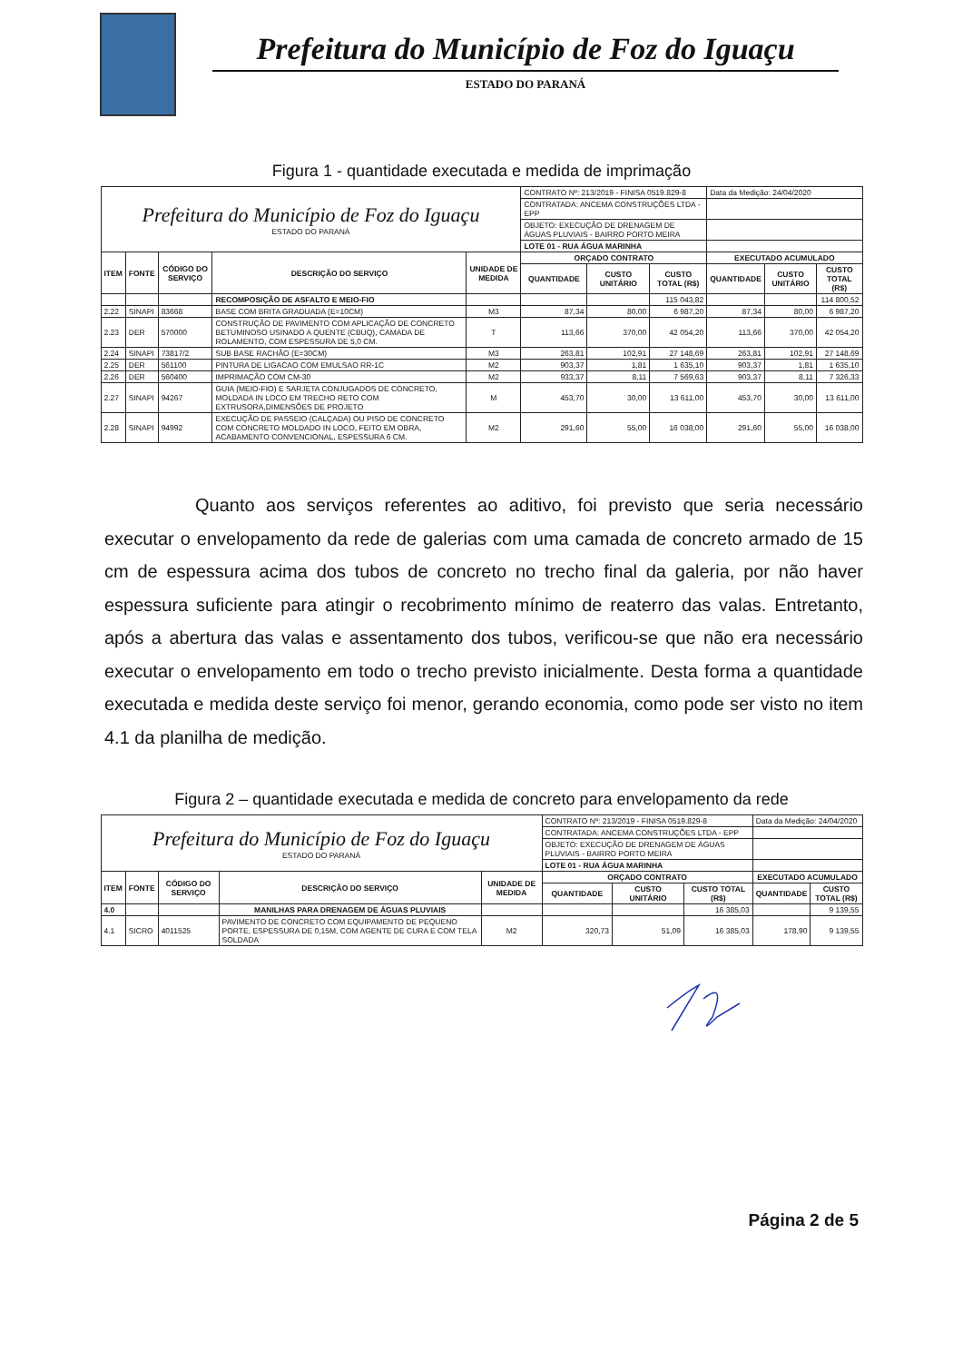Prefeitura do Município de Foz do Iguaçu
ESTADO DO PARANÁ
Figura 1 - quantidade executada e medida de imprimação
| Prefeitura do Município de Foz do Iguaçu ESTADO DO PARANÁ | | | | | CONTRATO Nº: 213/2019 - FINISA 0519.829-8 | | | Data da Medição: 24/04/2020 | | |
| | | | | | CONTRATADA: ANCEMA CONSTRUÇÕES LTDA - EPP | | | | | |
| | | | | | OBJETO: EXECUÇÃO DE DRENAGEM DE ÁGUAS PLUVIAIS - BAIRRO PORTO MEIRA | | | | | |
| | | | | | LOTE 01 - RUA ÁGUA MARINHA | | | | | |
| ITEM | FONTE | CÓDIGO DO SERVIÇO | DESCRIÇÃO DO SERVIÇO | UNIDADE DE MEDIDA | ORÇADO CONTRATO | | | EXECUTADO ACUMULADO | | |
| | | | | | QUANTIDADE | CUSTO UNITÁRIO | CUSTO TOTAL (R$) | QUANTIDADE | CUSTO UNITÁRIO | CUSTO TOTAL (R$) |
| | | | RECOMPOSIÇÃO DE ASFALTO E MEIO-FIO | | | | 115 043,82 | | | 114 800,52 |
| 2.22 | SINAPI | 83668 | BASE COM BRITA GRADUADA (E=10CM) | M3 | 87,34 | 80,00 | 6 987,20 | 87,34 | 80,00 | 6 987,20 |
| 2.23 | DER | 570000 | CONSTRUÇÃO DE PAVIMENTO COM APLICAÇÃO DE CONCRETO BETUMINOSO USINADO A QUENTE (CBUQ), CAMADA DE ROLAMENTO, COM ESPESSURA DE 5,0 CM. | T | 113,66 | 370,00 | 42 054,20 | 113,66 | 370,00 | 42 054,20 |
| 2.24 | SINAPI | 73817/2 | SUB BASE RACHÃO (E=30CM) | M3 | 263,81 | 102,91 | 27 148,69 | 263,81 | 102,91 | 27 148,69 |
| 2.25 | DER | 561100 | PINTURA DE LIGACAO COM EMULSAO RR-1C | M2 | 903,37 | 1,81 | 1 635,10 | 903,37 | 1,81 | 1 635,10 |
| 2.26 | DER | 560400 | IMPRIMAÇÃO COM CM-30 | M2 | 933,37 | 8,11 | 7 569,63 | 903,37 | 8,11 | 7 326,33 |
| 2.27 | SINAPI | 94267 | GUIA (MEIO-FIO) E SARJETA CONJUGADOS DE CONCRETO, MOLDADA IN LOCO EM TRECHO RETO COM EXTRUSORA,DIMENSÕES DE PROJETO | M | 453,70 | 30,00 | 13 611,00 | 453,70 | 30,00 | 13 611,00 |
| 2.28 | SINAPI | 94992 | EXECUÇÃO DE PASSEIO (CALÇADA) OU PISO DE CONCRETO COM CONCRETO MOLDADO IN LOCO, FEITO EM OBRA, ACABAMENTO CONVENCIONAL, ESPESSURA 6 CM. | M2 | 291,60 | 55,00 | 16 038,00 | 291,60 | 55,00 | 16 038,00 |
Quanto aos serviços referentes ao aditivo, foi previsto que seria necessário executar o envelopamento da rede de galerias com uma camada de concreto armado de 15 cm de espessura acima dos tubos de concreto no trecho final da galeria, por não haver espessura suficiente para atingir o recobrimento mínimo de reaterro das valas. Entretanto, após a abertura das valas e assentamento dos tubos, verificou-se que não era necessário executar o envelopamento em todo o trecho previsto inicialmente. Desta forma a quantidade executada e medida deste serviço foi menor, gerando economia, como pode ser visto no item 4.1 da planilha de medição.
Figura 2 – quantidade executada e medida de concreto para envelopamento da rede
| Prefeitura do Município de Foz do Iguaçu ESTADO DO PARANÁ | | | | | CONTRATO Nº: 213/2019 - FINISA 0519.829-8 | | | Data da Medição: 24/04/2020 | |
| | | | | | CONTRATADA: ANCEMA CONSTRUÇÕES LTDA - EPP | | | | |
| | | | | | OBJETO: EXECUÇÃO DE DRENAGEM DE ÁGUAS PLUVIAIS - BAIRRO PORTO MEIRA | | | | |
| | | | | | LOTE 01 - RUA ÁGUA MARINHA | | | | |
| ITEM | FONTE | CÓDIGO DO SERVIÇO | DESCRIÇÃO DO SERVIÇO | UNIDADE DE MEDIDA | ORÇADO CONTRATO | | | EXECUTADO ACUMULADO | |
| | | | | | QUANTIDADE | CUSTO UNITÁRIO | CUSTO TOTAL (R$) | QUANTIDADE | CUSTO TOTAL (R$) |
| 4.0 | | | MANILHAS PARA DRENAGEM DE ÁGUAS PLUVIAIS | | | | 16 385,03 | | 9 139,55 |
| 4.1 | SICRO | 4011525 | PAVIMENTO DE CONCRETO COM EQUIPAMENTO DE PEQUENO PORTE, ESPESSURA DE 0,15M, COM AGENTE DE CURA E COM TELA SOLDADA | M2 | 320,73 | 51,09 | 16 385,03 | 178,90 | 9 139,55 |
Página 2 de 5